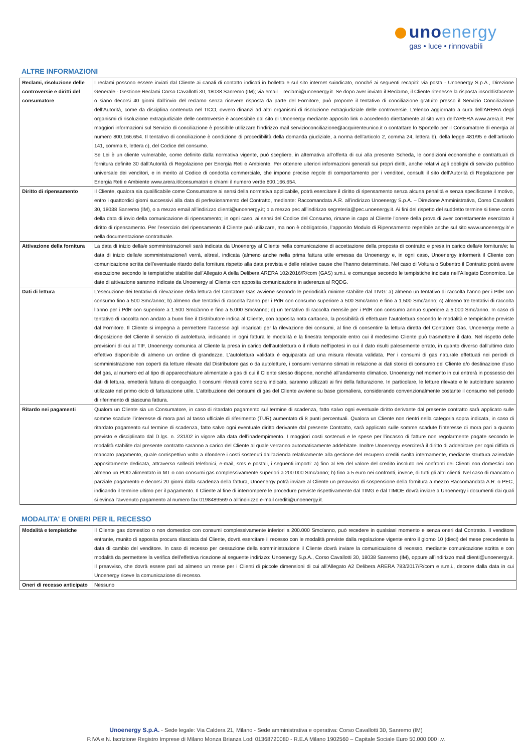unoenergy
gas • luce • rinnovabili
ALTRE INFORMAZIONI
| Reclami, risoluzione delle controversie e diritti del consumatore | I reclami possono essere inviati dal Cliente ai canali di contatto indicati in bolletta e sul sito internet suindicato, nonché ai seguenti recapiti: via posta - Unoenergy S.p.A., Direzione Generale - Gestione Reclami Corso Cavallotti 30, 18038 Sanremo (IM); via email – reclami@unoenergy.it. Se dopo aver inviato il Reclamo, il Cliente ritenesse la risposta insoddisfacente o siano decorsi 40 giorni dall’invio del reclamo senza ricevere risposta da parte del Fornitore, può proporre il tentativo di conciliazione gratuito presso il Servizio Conciliazione dell’Autorità, come da disciplina contenuta nel TICO, ovvero dinanzi ad altri organismi di risoluzione extragiudiziale delle controversie. L’elenco aggiornato a cura dell’ARERA degli organismi di risoluzione extragiudiziale delle controversie è accessibile dal sito di Unoenergy mediante apposito link o accedendo direttamente al sito web dell’ARERA www.arera.it. Per maggiori informazioni sul Servizio di conciliazione è possibile utilizzare l’indirizzo mail servizioconciliazione@acquirenteunico.it o contattare lo Sportello per il Consumatore di energia al numero 800.166.654. Il tentativo di conciliazione è condizione di procedibilità della domanda giudiziale, a norma dell’articolo 2, comma 24, lettera b), della legge 481/95 e dell’articolo 141, comma 6, lettera c), del Codice del consumo. Se Lei è un cliente vulnerabile, come definito dalla normativa vigente, può scegliere, in alternativa all’offerta di cui alla presente Scheda, le condizioni economiche e contrattuali di fornitura definite 30 dall’Autorità di Regolazione per Energia Reti e Ambiente. Per ottenere ulteriori informazioni generali sui propri diritti, anche relativi agli obblighi di servizio pubblico universale dei venditori, e in merito al Codice di condotta commerciale, che impone precise regole di comportamento per i venditori, consulti il sito dell’Autorità di Regolazione per Energia Reti e Ambiente www.arera.it/consumatori o chiami il numero verde 800.166.654. |
| Diritto di ripensamento | Il Cliente, qualora sia qualificabile come Consumatore ai sensi della normativa applicabile, potrà esercitare il diritto di ripensamento senza alcuna penalità e senza specificarne il motivo, entro i quattordici giorni successivi alla data di perfezionamento del Contratto, mediante: Raccomandata A.R. all’indirizzo Unoenergy S.p.A. – Direzione Amministrativa, Corso Cavallotti 30, 18038 Sanremo (IM), o a mezzo email all’indirizzo clienti@unoenergy.it; o a mezzo pec all’indirizzo segreteria@pec.unoenergy.it. Ai fini del rispetto del suddetto termine si tiene conto della data di invio della comunicazione di ripensamento; in ogni caso, ai sensi del Codice del Consumo, rimane in capo al Cliente l’onere della prova di aver correttamente esercitato il diritto di ripensamento. Per l’esercizio del ripensamento il Cliente può utilizzare, ma non è obbligatorio, l’apposito Modulo di Ripensamento reperibile anche sul sito www.unoenergy.it/ e nella documentazione contrattuale. |
| Attivazione della fornitura | La data di inizio della/e somministrazione/i sarà indicata da Unoenergy al Cliente nella comunicazione di accettazione della proposta di contratto e presa in carico della/e fornitura/e; la data di inizio della/e somministrazione/i verrà, altresì, indicata (almeno anche nella prima fattura utile emessa da Unoenergy e, in ogni caso, Unoenergy informerà il Cliente con comunicazione scritta dell’eventuale ritardo della fornitura rispetto alla data prevista e delle relative cause che l’hanno determinato. Nel caso di Voltura o Subentro il Contratto potrà avere esecuzione secondo le tempistiche stabilite dall’Allegato A della Delibera ARERA 102/2016/R/com (GAS) s.m.i. e comunque secondo le tempistiche indicate nell’Allegato Economico. Le date di attivazione saranno indicate da Unoenergy al Cliente con apposita comunicazione in aderenza al RQDG. |
| Dati di lettura | L’esecuzione dei tentativi di rilevazione della lettura del Contatore Gas avviene secondo le periodicità minime stabilite dal TIVG: a) almeno un tentativo di raccolta l’anno per i PdR con consumo fino a 500 Smc/anno; b) almeno due tentativi di raccolta l’anno per i PdR con consumo superiore a 500 Smc/anno e fino a 1.500 Smc/anno; c) almeno tre tentativi di raccolta l’anno per i PdR con superiore a 1.500 Smc/anno e fino a 5.000 Smc/anno; d) un tentativo di raccolta mensile per i PdR con consumo annuo superiore a 5.000 Smc/anno. In caso di tentativo di raccolta non andato a buon fine il Distributore indica al Cliente, con apposita nota cartacea, la possibilità di effettuare l’autolettura secondo le modalità e tempistiche previste dal Fornitore. Il Cliente si impegna a permettere l’accesso agli incaricati per la rilevazione dei consumi, al fine di consentire la lettura diretta del Contatore Gas. Unoenergy mette a disposizione del Cliente il servizio di autolettura, indicando in ogni fattura le modalità e la finestra temporale entro cui il medesimo Cliente può trasmettere il dato. Nel rispetto delle previsioni di cui al TIF, Unoenergy comunica al Cliente la presa in carico dell’autolettura o il rifiuto nell’ipotesi in cui il dato risulti palesemente errato, in quanto diverso dall’ultimo dato effettivo disponibile di almeno un ordine di grandezze. L’autolettura validata è equiparata ad una misura rilevata validata. Per i consumi di gas naturale effettuati nei periodi di somministrazione non coperti da letture rilevate dal Distributore gas o da autoletture, i consumi verranno stimati in relazione ai dati storici di consumo del Cliente e/o destinazione d’uso del gas, al numero ed al tipo di apparecchiature alimentate a gas di cui il Cliente stesso dispone, nonché all’andamento climatico. Unoenergy nel momento in cui entrerà in possesso dei dati di lettura, emetterà fattura di conguaglio. I consumi rilevati come sopra indicato, saranno utilizzati ai fini della fatturazione. In particolare, le letture rilevate e le autoletture saranno utilizzate nel primo ciclo di fatturazione utile. L’attribuzione dei consumi di gas del Cliente avviene su base giornaliera, considerando convenzionalmente costante il consumo nel periodo di riferimento di ciascuna fattura. |
| Ritardo nei pagamenti | Qualora un Cliente sia un Consumatore, in caso di ritardato pagamento sul termine di scadenza, fatto salvo ogni eventuale diritto derivante dal presente contratto sarà applicato sulle somme scadute l’interesse di mora pari al tasso ufficiale di riferimento (TUR) aumentato di 8 punti percentuali. Qualora un Cliente non rientri nella categoria sopra indicata, in caso di ritardato pagamento sul termine di scadenza, fatto salvo ogni eventuale diritto derivante dal presente Contratto, sarà applicato sulle somme scadute l’interesse di mora pari a quanto previsto e disciplinato dal D.lgs. n. 231/02 in vigore alla data dell’inadempimento. I maggiori costi sostenuti e le spese per l’incasso di fatture non regolarmente pagate secondo le modalità stabilite dal presente contratto saranno a carico del Cliente al quale verranno automaticamente addebitate. Inoltre Unoenergy eserciterà il diritto di addebitare per ogni diffida di mancato pagamento, quale corrispettivo volto a rifondere i costi sostenuti dall’azienda relativamente alla gestione del recupero crediti svolta internamente, mediante struttura aziendale appositamente dedicata, attraverso solleciti telefonici, e-mail, sms e postali, i seguenti importi: a) fino al 5% del valore del credito insoluto nei confronti dei Clienti non domestici con almeno un POD alimentato in MT o con consumi gas complessivamente superiori a 200.000 Smc/anno; b) fino a 5 euro nei confronti, invece, di tutti gli altri clienti. Nel caso di mancato o parziale pagamento e decorsi 20 giorni dalla scadenza della fattura, Unoenergy potrà inviare al Cliente un preavviso di sospensione della fornitura a mezzo Raccomandata A.R. o PEC, indicando il termine ultimo per il pagamento. Il Cliente al fine di interrompere le procedure previste rispettivamente dal TIMG e dal TIMOE dovrà inviare a Unoenergy i documenti dai quali si evinca l’avvenuto pagamento al numero fax 0198489569 o all’indirizzo e-mail crediti@unoenergy.it. |
MODALITA' E ONERI PER IL RECESSO
| Modalità e tempistiche | Il Cliente gas domestico o non domestico con consumi complessivamente inferiori a 200.000 Smc/anno, può recedere in qualsiasi momento e senza oneri dal Contratto. Il venditore entrante, munito di apposita procura rilasciata dal Cliente, dovrà esercitare il recesso con le modalità previste dalla regolazione vigente entro il giorno 10 (dieci) del mese precedente la data di cambio del venditore. In caso di recesso per cessazione della somministrazione il Cliente dovrà inviare la comunicazione di recesso, mediante comunicazione scritta e con modalità da permettere la verifica dell’effettiva ricezione al seguente indirizzo: Unoenergy S.p.A., Corso Cavallotti 30, 18038 Sanremo (IM), oppure all’indirizzo mail clienti@unoenergy.it. Il preavviso, che dovrà essere pari ad almeno un mese per i Clienti di piccole dimensioni di cui all’Allegato A2 Delibera ARERA 783/2017/R/com e s.m.i., decorre dalla data in cui Unoenergy riceve la comunicazione di recesso. |
| Oneri di recesso anticipato | Nessuno |
Unoenergy S.p.A. - Sede legale: Via Caldera 21, Milano - Sede amministrativa e operativa: Corso Cavallotti 30, Sanremo (IM)
P.IVA e N. Iscrizione Registro Imprese di Milano Monza Brianza Lodi 01368720080 - R.E.A Milano 1902560 – Capitale Sociale Euro 50.000.000 i.v.